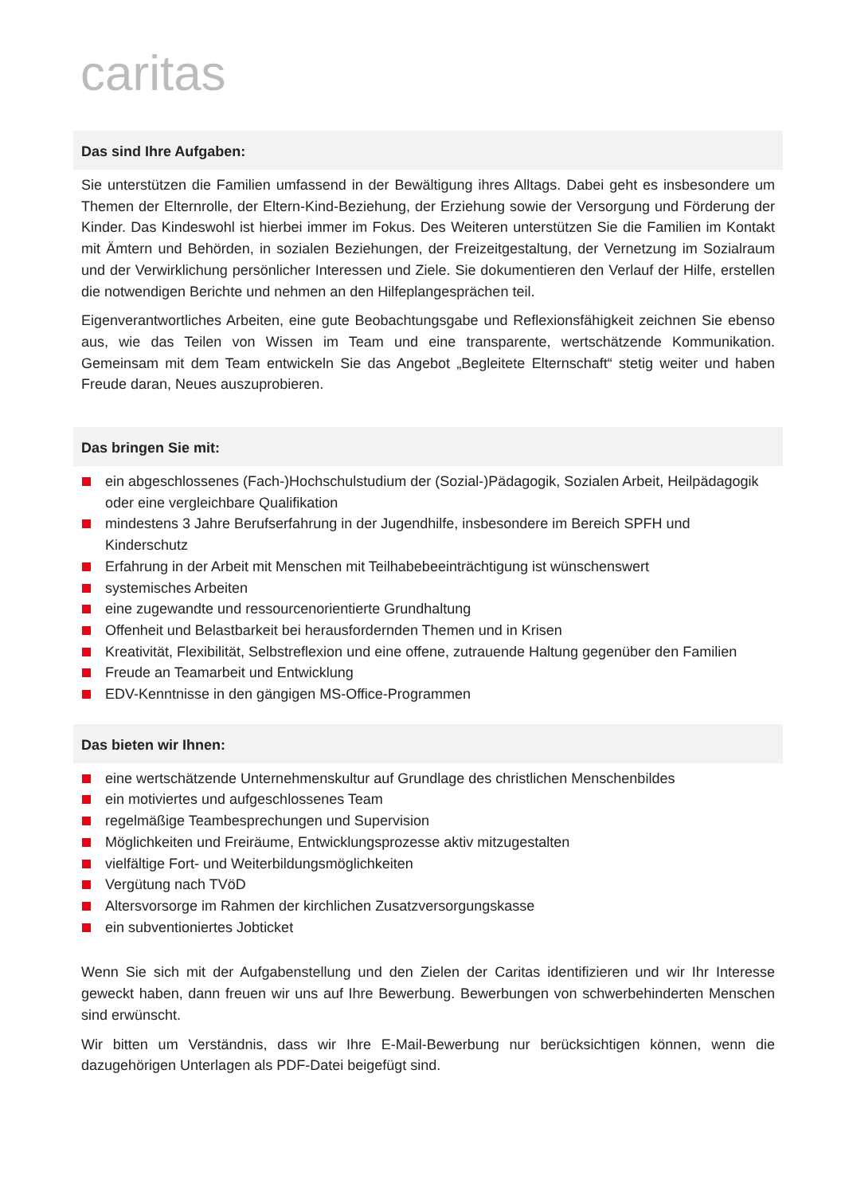caritas
Das sind Ihre Aufgaben:
Sie unterstützen die Familien umfassend in der Bewältigung ihres Alltags. Dabei geht es insbesondere um Themen der Elternrolle, der Eltern-Kind-Beziehung, der Erziehung sowie der Versorgung und Förderung der Kinder. Das Kindeswohl ist hierbei immer im Fokus. Des Weiteren unterstützen Sie die Familien im Kontakt mit Ämtern und Behörden, in sozialen Beziehungen, der Freizeitgestaltung, der Vernetzung im Sozialraum und der Verwirklichung persönlicher Interessen und Ziele. Sie dokumentieren den Verlauf der Hilfe, erstellen die notwendigen Berichte und nehmen an den Hilfeplangesprächen teil.
Eigenverantwortliches Arbeiten, eine gute Beobachtungsgabe und Reflexionsfähigkeit zeichnen Sie ebenso aus, wie das Teilen von Wissen im Team und eine transparente, wertschätzende Kommunikation. Gemeinsam mit dem Team entwickeln Sie das Angebot „Begleitete Elternschaft“ stetig weiter und haben Freude daran, Neues auszuprobieren.
Das bringen Sie mit:
ein abgeschlossenes (Fach-)Hochschulstudium der (Sozial-)Pädagogik, Sozialen Arbeit, Heilpädagogik oder eine vergleichbare Qualifikation
mindestens 3 Jahre Berufserfahrung in der Jugendhilfe, insbesondere im Bereich SPFH und Kinderschutz
Erfahrung in der Arbeit mit Menschen mit Teilhabebeeinträchtigung ist wünschenswert
systemisches Arbeiten
eine zugewandte und ressourcenorientierte Grundhaltung
Offenheit und Belastbarkeit bei herausfordernden Themen und in Krisen
Kreativität, Flexibilität, Selbstreflexion und eine offene, zutrauende Haltung gegenüber den Familien
Freude an Teamarbeit und Entwicklung
EDV-Kenntnisse in den gängigen MS-Office-Programmen
Das bieten wir Ihnen:
eine wertschätzende Unternehmenskultur auf Grundlage des christlichen Menschenbildes
ein motiviertes und aufgeschlossenes Team
regelmäßige Teambesprechungen und Supervision
Möglichkeiten und Freiräume, Entwicklungsprozesse aktiv mitzugestalten
vielfältige Fort- und Weiterbildungsmöglichkeiten
Vergütung nach TVöD
Altersvorsorge im Rahmen der kirchlichen Zusatzversorgungskasse
ein subventioniertes Jobticket
Wenn Sie sich mit der Aufgabenstellung und den Zielen der Caritas identifizieren und wir Ihr Interesse geweckt haben, dann freuen wir uns auf Ihre Bewerbung. Bewerbungen von schwerbehinderten Menschen sind erwünscht.
Wir bitten um Verständnis, dass wir Ihre E-Mail-Bewerbung nur berücksichtigen können, wenn die dazugehörigen Unterlagen als PDF-Datei beigefügt sind.